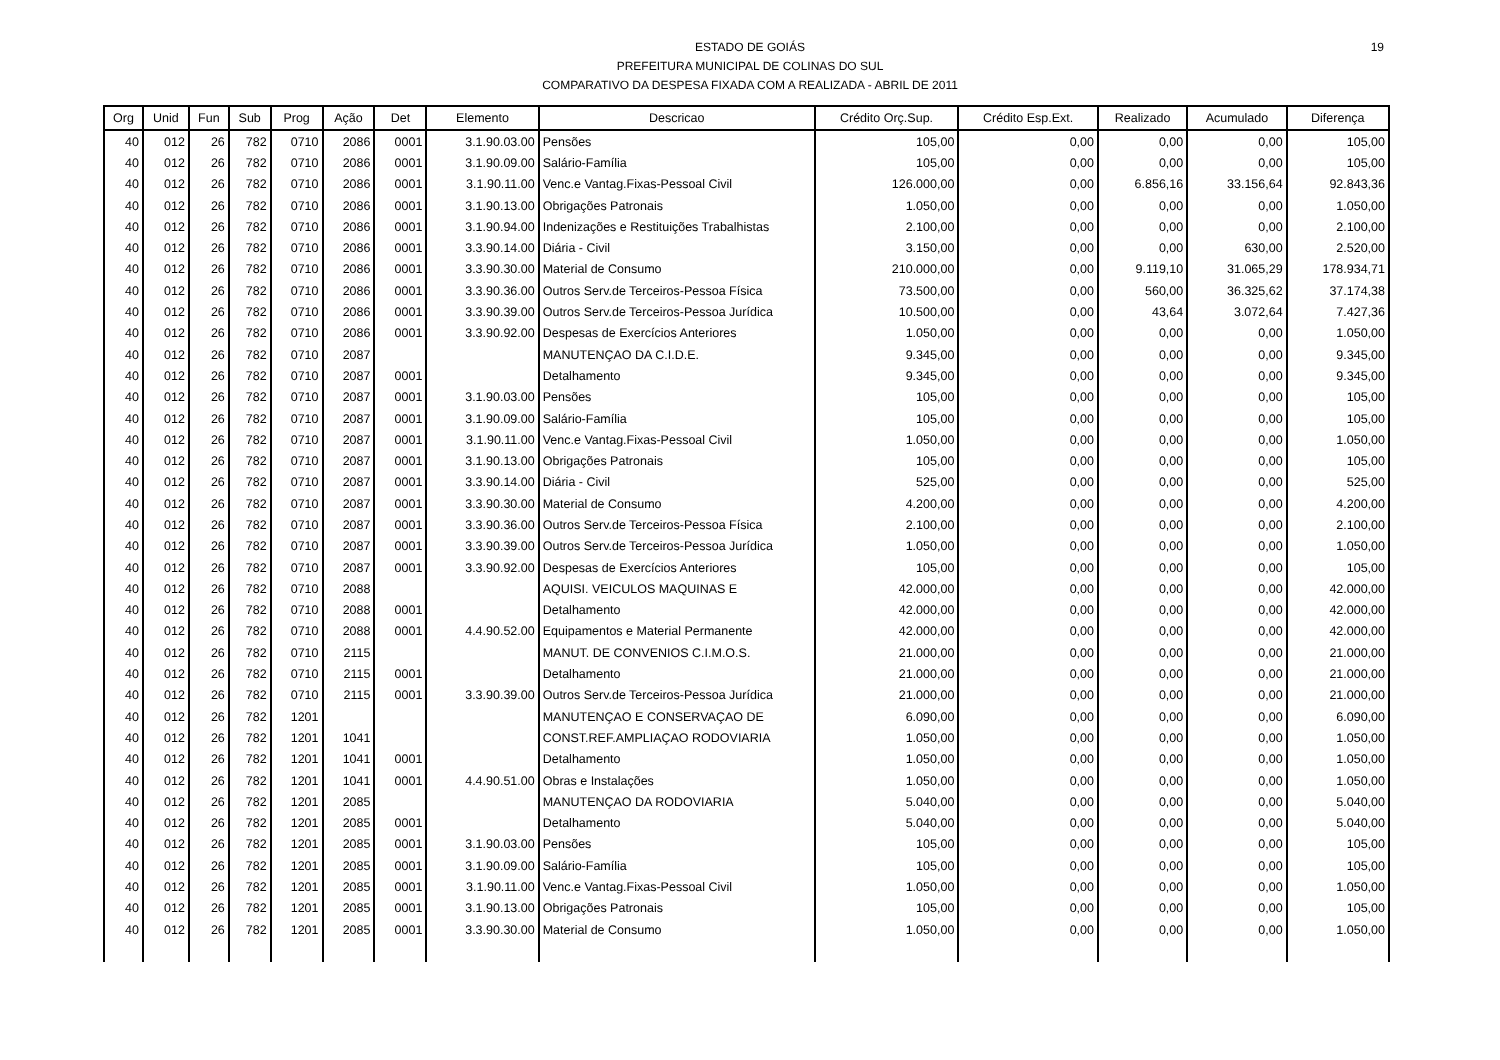ESTADO DE GOIÁS
PREFEITURA MUNICIPAL DE COLINAS DO SUL
COMPARATIVO DA DESPESA FIXADA COM A REALIZADA - ABRIL DE 2011
19
| Org | Unid | Fun | Sub | Prog | Ação | Det | Elemento | Descricao | Crédito Orç.Sup. | Crédito Esp.Ext. | Realizado | Acumulado | Diferença |
| --- | --- | --- | --- | --- | --- | --- | --- | --- | --- | --- | --- | --- | --- |
| 40 | 012 | 26 | 782 | 0710 | 2086 | 0001 | 3.1.90.03.00 | Pensões | 105,00 | 0,00 | 0,00 | 0,00 | 105,00 |
| 40 | 012 | 26 | 782 | 0710 | 2086 | 0001 | 3.1.90.09.00 | Salário-Família | 105,00 | 0,00 | 0,00 | 0,00 | 105,00 |
| 40 | 012 | 26 | 782 | 0710 | 2086 | 0001 | 3.1.90.11.00 | Venc.e Vantag.Fixas-Pessoal Civil | 126.000,00 | 0,00 | 6.856,16 | 33.156,64 | 92.843,36 |
| 40 | 012 | 26 | 782 | 0710 | 2086 | 0001 | 3.1.90.13.00 | Obrigações Patronais | 1.050,00 | 0,00 | 0,00 | 0,00 | 1.050,00 |
| 40 | 012 | 26 | 782 | 0710 | 2086 | 0001 | 3.1.90.94.00 | Indenizações e Restituições Trabalhistas | 2.100,00 | 0,00 | 0,00 | 0,00 | 2.100,00 |
| 40 | 012 | 26 | 782 | 0710 | 2086 | 0001 | 3.3.90.14.00 | Diária - Civil | 3.150,00 | 0,00 | 0,00 | 630,00 | 2.520,00 |
| 40 | 012 | 26 | 782 | 0710 | 2086 | 0001 | 3.3.90.30.00 | Material de Consumo | 210.000,00 | 0,00 | 9.119,10 | 31.065,29 | 178.934,71 |
| 40 | 012 | 26 | 782 | 0710 | 2086 | 0001 | 3.3.90.36.00 | Outros Serv.de Terceiros-Pessoa Física | 73.500,00 | 0,00 | 560,00 | 36.325,62 | 37.174,38 |
| 40 | 012 | 26 | 782 | 0710 | 2086 | 0001 | 3.3.90.39.00 | Outros Serv.de Terceiros-Pessoa Jurídica | 10.500,00 | 0,00 | 43,64 | 3.072,64 | 7.427,36 |
| 40 | 012 | 26 | 782 | 0710 | 2086 | 0001 | 3.3.90.92.00 | Despesas de Exercícios Anteriores | 1.050,00 | 0,00 | 0,00 | 0,00 | 1.050,00 |
| 40 | 012 | 26 | 782 | 0710 | 2087 | | | MANUTENÇAO DA C.I.D.E. | 9.345,00 | 0,00 | 0,00 | 0,00 | 9.345,00 |
| 40 | 012 | 26 | 782 | 0710 | 2087 | 0001 | | Detalhamento | 9.345,00 | 0,00 | 0,00 | 0,00 | 9.345,00 |
| 40 | 012 | 26 | 782 | 0710 | 2087 | 0001 | 3.1.90.03.00 | Pensões | 105,00 | 0,00 | 0,00 | 0,00 | 105,00 |
| 40 | 012 | 26 | 782 | 0710 | 2087 | 0001 | 3.1.90.09.00 | Salário-Família | 105,00 | 0,00 | 0,00 | 0,00 | 105,00 |
| 40 | 012 | 26 | 782 | 0710 | 2087 | 0001 | 3.1.90.11.00 | Venc.e Vantag.Fixas-Pessoal Civil | 1.050,00 | 0,00 | 0,00 | 0,00 | 1.050,00 |
| 40 | 012 | 26 | 782 | 0710 | 2087 | 0001 | 3.1.90.13.00 | Obrigações Patronais | 105,00 | 0,00 | 0,00 | 0,00 | 105,00 |
| 40 | 012 | 26 | 782 | 0710 | 2087 | 0001 | 3.3.90.14.00 | Diária - Civil | 525,00 | 0,00 | 0,00 | 0,00 | 525,00 |
| 40 | 012 | 26 | 782 | 0710 | 2087 | 0001 | 3.3.90.30.00 | Material de Consumo | 4.200,00 | 0,00 | 0,00 | 0,00 | 4.200,00 |
| 40 | 012 | 26 | 782 | 0710 | 2087 | 0001 | 3.3.90.36.00 | Outros Serv.de Terceiros-Pessoa Física | 2.100,00 | 0,00 | 0,00 | 0,00 | 2.100,00 |
| 40 | 012 | 26 | 782 | 0710 | 2087 | 0001 | 3.3.90.39.00 | Outros Serv.de Terceiros-Pessoa Jurídica | 1.050,00 | 0,00 | 0,00 | 0,00 | 1.050,00 |
| 40 | 012 | 26 | 782 | 0710 | 2087 | 0001 | 3.3.90.92.00 | Despesas de Exercícios Anteriores | 105,00 | 0,00 | 0,00 | 0,00 | 105,00 |
| 40 | 012 | 26 | 782 | 0710 | 2088 | | | AQUISI. VEICULOS MAQUINAS E | 42.000,00 | 0,00 | 0,00 | 0,00 | 42.000,00 |
| 40 | 012 | 26 | 782 | 0710 | 2088 | 0001 | | Detalhamento | 42.000,00 | 0,00 | 0,00 | 0,00 | 42.000,00 |
| 40 | 012 | 26 | 782 | 0710 | 2088 | 0001 | 4.4.90.52.00 | Equipamentos e Material Permanente | 42.000,00 | 0,00 | 0,00 | 0,00 | 42.000,00 |
| 40 | 012 | 26 | 782 | 0710 | 2115 | | | MANUT. DE CONVENIOS C.I.M.O.S. | 21.000,00 | 0,00 | 0,00 | 0,00 | 21.000,00 |
| 40 | 012 | 26 | 782 | 0710 | 2115 | 0001 | | Detalhamento | 21.000,00 | 0,00 | 0,00 | 0,00 | 21.000,00 |
| 40 | 012 | 26 | 782 | 0710 | 2115 | 0001 | 3.3.90.39.00 | Outros Serv.de Terceiros-Pessoa Jurídica | 21.000,00 | 0,00 | 0,00 | 0,00 | 21.000,00 |
| 40 | 012 | 26 | 782 | 1201 | | | | MANUTENÇAO E CONSERVAÇAO DE | 6.090,00 | 0,00 | 0,00 | 0,00 | 6.090,00 |
| 40 | 012 | 26 | 782 | 1201 | 1041 | | | CONST.REF.AMPLIAÇAO RODOVIARIA | 1.050,00 | 0,00 | 0,00 | 0,00 | 1.050,00 |
| 40 | 012 | 26 | 782 | 1201 | 1041 | 0001 | | Detalhamento | 1.050,00 | 0,00 | 0,00 | 0,00 | 1.050,00 |
| 40 | 012 | 26 | 782 | 1201 | 1041 | 0001 | 4.4.90.51.00 | Obras e Instalações | 1.050,00 | 0,00 | 0,00 | 0,00 | 1.050,00 |
| 40 | 012 | 26 | 782 | 1201 | 2085 | | | MANUTENÇAO DA RODOVIARIA | 5.040,00 | 0,00 | 0,00 | 0,00 | 5.040,00 |
| 40 | 012 | 26 | 782 | 1201 | 2085 | 0001 | | Detalhamento | 5.040,00 | 0,00 | 0,00 | 0,00 | 5.040,00 |
| 40 | 012 | 26 | 782 | 1201 | 2085 | 0001 | 3.1.90.03.00 | Pensões | 105,00 | 0,00 | 0,00 | 0,00 | 105,00 |
| 40 | 012 | 26 | 782 | 1201 | 2085 | 0001 | 3.1.90.09.00 | Salário-Família | 105,00 | 0,00 | 0,00 | 0,00 | 105,00 |
| 40 | 012 | 26 | 782 | 1201 | 2085 | 0001 | 3.1.90.11.00 | Venc.e Vantag.Fixas-Pessoal Civil | 1.050,00 | 0,00 | 0,00 | 0,00 | 1.050,00 |
| 40 | 012 | 26 | 782 | 1201 | 2085 | 0001 | 3.1.90.13.00 | Obrigações Patronais | 105,00 | 0,00 | 0,00 | 0,00 | 105,00 |
| 40 | 012 | 26 | 782 | 1201 | 2085 | 0001 | 3.3.90.30.00 | Material de Consumo | 1.050,00 | 0,00 | 0,00 | 0,00 | 1.050,00 |